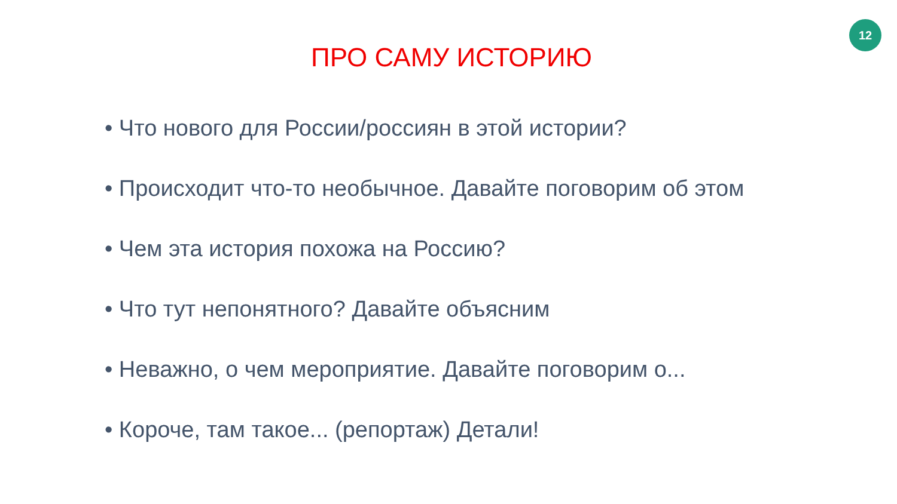12
ПРО САМУ ИСТОРИЮ
• Что нового для России/россиян в этой истории?
• Происходит что-то необычное. Давайте поговорим об этом
• Чем эта история похожа на Россию?
• Что тут непонятного? Давайте объясним
• Неважно, о чем мероприятие. Давайте поговорим о...
• Короче, там такое... (репортаж) Детали!